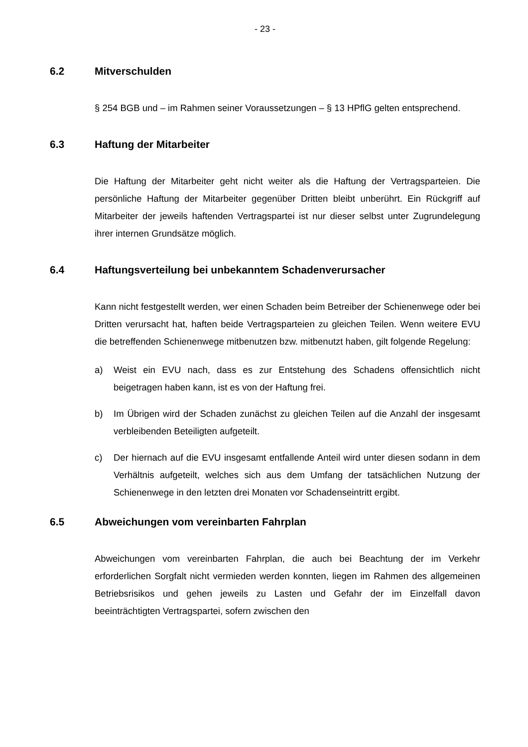- 23 -
6.2 Mitverschulden
§ 254 BGB und – im Rahmen seiner Voraussetzungen – § 13 HPflG gelten entsprechend.
6.3 Haftung der Mitarbeiter
Die Haftung der Mitarbeiter geht nicht weiter als die Haftung der Vertrags­parteien. Die persönliche Haftung der Mitarbeiter gegenüber Dritten bleibt unberührt. Ein Rückgriff auf Mitarbeiter der jeweils haftenden Vertragspartei ist nur dieser selbst unter Zugrundelegung ihrer internen Grundsätze möglich.
6.4 Haftungsverteilung bei unbekanntem Schadenverursacher
Kann nicht festgestellt werden, wer einen Schaden beim Betreiber der Schienenwege oder bei Dritten verursacht hat, haften beide Vertragsparteien zu gleichen Teilen. Wenn weitere EVU die betreffenden Schienenwege mitbenutzen bzw. mitbenutzt haben, gilt folgende Regelung:
a) Weist ein EVU nach, dass es zur Entstehung des Schadens offensichtlich nicht beigetragen haben kann, ist es von der Haftung frei.
b) Im Übrigen wird der Schaden zunächst zu gleichen Teilen auf die Anzahl der insgesamt verbleibenden Beteiligten aufgeteilt.
c) Der hiernach auf die EVU insgesamt entfallende Anteil wird unter diesen sodann in dem Verhältnis aufgeteilt, welches sich aus dem Umfang der tatsächlichen Nutzung der Schienenwege in den letzten drei Monaten vor Schadenseintritt ergibt.
6.5 Abweichungen vom vereinbarten Fahrplan
Abweichungen vom vereinbarten Fahrplan, die auch bei Beachtung der im Verkehr erforderlichen Sorgfalt nicht vermieden werden konnten, liegen im Rahmen des allgemeinen Betriebsrisikos und gehen jeweils zu Lasten und Gefahr der im Einzelfall davon beeinträchtigten Vertragspartei, sofern zwischen den